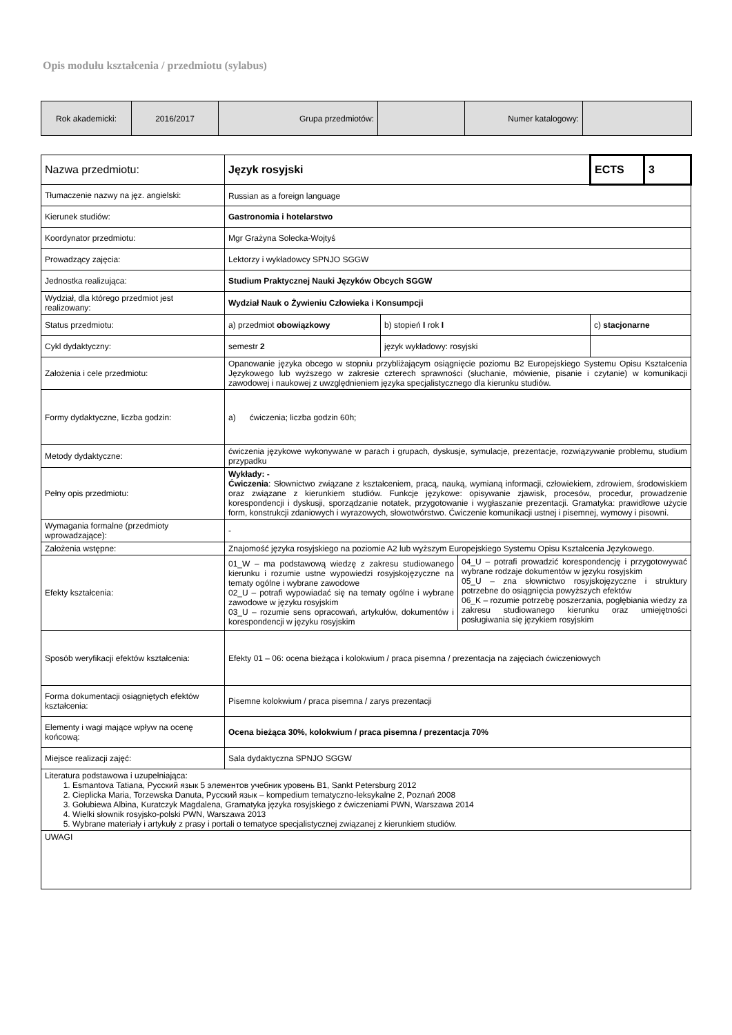Opis modułu kształcenia / przedmiotu (sylabus)
| Rok akademicki: | 2016/2017 | Grupa przedmiotów: | | Numer katalogowy: | |
| Nazwa przedmiotu: | Język rosyjski | | ECTS | 3 |
| Tłumaczenie nazwy na jęz. angielski: | Russian as a foreign language | | | |
| Kierunek studiów: | Gastronomia i hotelarstwo | | | |
| Koordynator przedmiotu: | Mgr Grażyna Solecka-Wojtyś | | | |
| Prowadzący zajęcia: | Lektorzy i wykładowcy SPNJO SGGW | | | |
| Jednostka realizująca: | Studium Praktycznej Nauki Języków Obcych SGGW | | | |
| Wydział, dla którego przedmiot jest realizowany: | Wydział Nauk o Żywieniu Człowieka i Konsumpcji | | | |
| Status przedmiotu: | a) przedmiot obowiązkowy | b) stopień I rok I | c) stacjonarne | |
| Cykl dydaktyczny: | semestr 2 | język wykładowy: rosyjski | | |
| Założenia i cele przedmiotu: | Opanowanie języka obcego w stopniu przybliżającym osiągnięcie poziomu B2 Europejskiego Systemu Opisu Kształcenia Językowego lub wyższego w zakresie czterech sprawności (słuchanie, mówienie, pisanie i czytanie) w komunikacji zawodowej i naukowej z uwzględnieniem języka specjalistycznego dla kierunku studiów. | | | |
| Formy dydaktyczne, liczba godzin: | a) ćwiczenia; liczba godzin 60h; | | | |
| Metody dydaktyczne: | ćwiczenia językowe wykonywane w parach i grupach, dyskusje, symulacje, prezentacje, rozwiązywanie problemu, studium przypadku | | | |
| Pełny opis przedmiotu: | Wykłady: - Ćwiczenia : Słownictwo związane z kształceniem, pracą, nauką, wymianą informacji, człowiekiem, zdrowiem, środowiskiem oraz związane z kierunkiem studiów. Funkcje językowe: opisywanie zjawisk, procesów, procedur, prowadzenie korespondencji i dyskusji, sporządzanie notatek, przygotowanie i wygłaszanie prezentacji. Gramatyka: prawidłowe użycie form, konstrukcji zdaniowych i wyrazowych, słowotwórstwo. Ćwiczenie komunikacji ustnej i pisemnej, wymowy i pisowni. | | | |
| Wymagania formalne (przedmioty wprowadzające): | - | | | |
| Założenia wstępne: | Znajomość języka rosyjskiego na poziomie A2 lub wyższym Europejskiego Systemu Opisu Kształcenia Językowego. | | | |
| Efekty kształcenia: | 01_W – ma podstawową wiedzę z zakresu studiowanego kierunku i rozumie ustne wypowiedzi rosyjskojęzyczne na tematy ogólne i wybrane zawodowe 02_U – potrafi wypowiadać się na tematy ogólne i wybrane zawodowe w języku rosyjskim 03_U – rozumie sens opracowań, artykułów, dokumentów i korespondencji w języku rosyjskim 04_U – potrafi prowadzić korespondencję i przygotowywać wybrane rodzaje dokumentów w języku rosyjskim 05_U – zna słownictwo rosyjskojęzyczne i struktury potrzebne do osiągnięcia powyższych efektów 06_K – rozumie potrzebę poszerzania, pogłębiania wiedzy za zakresu studiowanego kierunku oraz umiejętności posługiwania się językiem rosyjskim | | | |
| Sposób weryfikacji efektów kształcenia: | Efekty 01 – 06: ocena bieżąca i kolokwium / praca pisemna / prezentacja na zajęciach ćwiczeniowych | | | |
| Forma dokumentacji osiągniętych efektów kształcenia: | Pisemne kolokwium / praca pisemna / zarys prezentacji | | | |
| Elementy i wagi mające wpływ na ocenę końcową: | Ocena bieżąca 30%, kolokwium / praca pisemna / prezentacja 70% | | | |
| Miejsce realizacji zajęć: | Sala dydaktyczna SPNJO SGGW | | | |
| Literatura podstawowa i uzupełniająca: 1. Esmantova Tatiana, Русский язык 5 элементов учебник уровень B1, Sankt Petersburg 2012 2. Cieplicka Maria, Torzewska Danuta, Русский язык – kompedium tematyczno-leksykalne 2, Poznań 2008 3. Gołubiewa Albina, Kuratczyk Magdalena, Gramatyka języka rosyjskiego z ćwiczeniami PWN, Warszawa 2014 4. Wielki słownik rosyjsko-polski PWN, Warszawa 2013 5. Wybrane materiały i artykuły z prasy i portali o tematyce specjalistycznej związanej z kierunkiem studiów. | | | | |
| UWAGI | | | | |